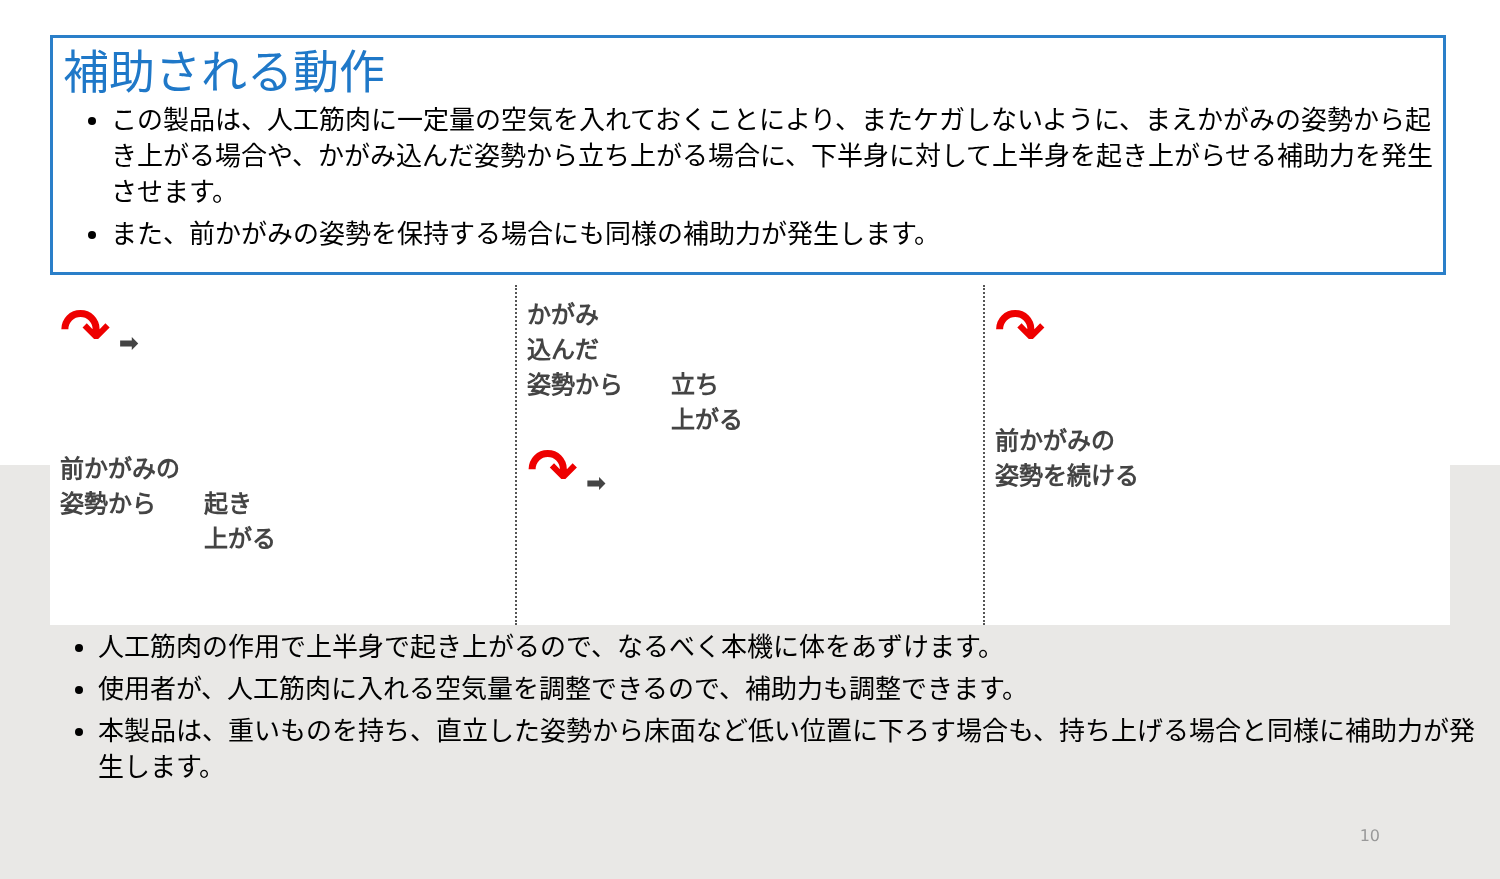補助される動作
この製品は、人工筋肉に一定量の空気を入れておくことにより、またケガしないように、まえかがみの姿勢から起き上がる場合や、かがみ込んだ姿勢から立ち上がる場合に、下半身に対して上半身を起き上がらせる補助力を発生させます。
また、前かがみの姿勢を保持する場合にも同様の補助力が発生します。
↷ ➡
前かがみの
姿勢から　　起き
　　　　　　上がる
かがみ
込んだ
姿勢から　　立ち
　　　　　　上がる
↷ ➡
↷
前かがみの
姿勢を続ける
人工筋肉の作用で上半身で起き上がるので、なるべく本機に体をあずけます。
使用者が、人工筋肉に入れる空気量を調整できるので、補助力も調整できます。
本製品は、重いものを持ち、直立した姿勢から床面など低い位置に下ろす場合も、持ち上げる場合と同様に補助力が発生します。
10